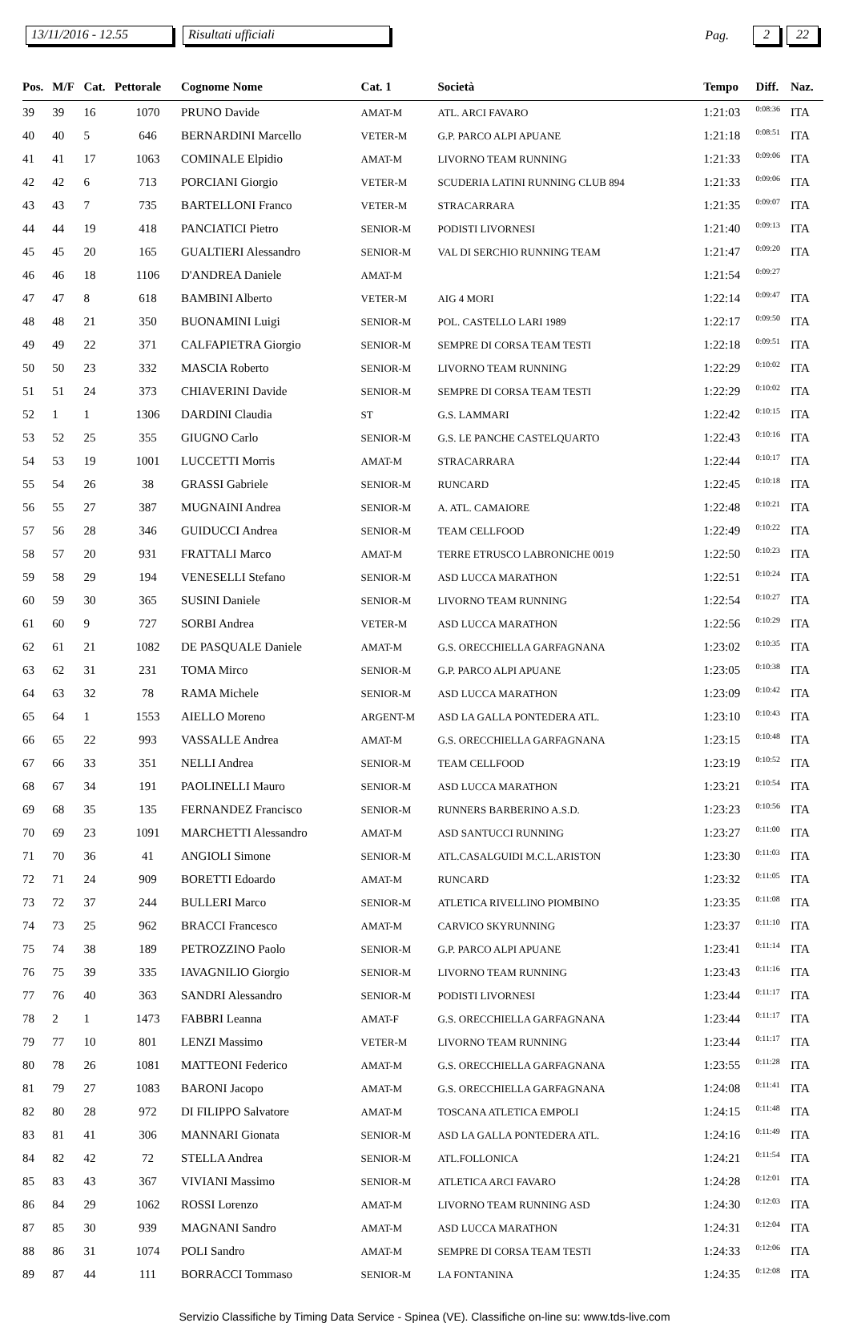13/11/2016 - 12.55 Risultati ufficiali Pag. 2 22
| Pos. | M/F | Cat. | Pettorale | Cognome Nome | Cat. 1 | Società | Tempo | Diff. | Naz. |
| --- | --- | --- | --- | --- | --- | --- | --- | --- | --- |
| 39 | 39 | 16 | 1070 | PRUNO Davide | AMAT-M | ATL. ARCI FAVARO | 1:21:03 | 0:08:36 | ITA |
| 40 | 40 | 5 | 646 | BERNARDINI Marcello | VETER-M | G.P. PARCO ALPI APUANE | 1:21:18 | 0:08:51 | ITA |
| 41 | 41 | 17 | 1063 | COMINALE Elpidio | AMAT-M | LIVORNO TEAM RUNNING | 1:21:33 | 0:09:06 | ITA |
| 42 | 42 | 6 | 713 | PORCIANI Giorgio | VETER-M | SCUDERIA LATINI RUNNING CLUB 894 | 1:21:33 | 0:09:06 | ITA |
| 43 | 43 | 7 | 735 | BARTELLONI Franco | VETER-M | STRACARRARA | 1:21:35 | 0:09:07 | ITA |
| 44 | 44 | 19 | 418 | PANCIATICI Pietro | SENIOR-M | PODISTI LIVORNESI | 1:21:40 | 0:09:13 | ITA |
| 45 | 45 | 20 | 165 | GUALTIERI Alessandro | SENIOR-M | VAL DI SERCHIO RUNNING TEAM | 1:21:47 | 0:09:20 | ITA |
| 46 | 46 | 18 | 1106 | D'ANDREA Daniele | AMAT-M | | 1:21:54 | 0:09:27 | |
| 47 | 47 | 8 | 618 | BAMBINI Alberto | VETER-M | AIG 4 MORI | 1:22:14 | 0:09:47 | ITA |
| 48 | 48 | 21 | 350 | BUONAMINI Luigi | SENIOR-M | POL. CASTELLO LARI 1989 | 1:22:17 | 0:09:50 | ITA |
| 49 | 49 | 22 | 371 | CALFAPIETRA Giorgio | SENIOR-M | SEMPRE DI CORSA TEAM TESTI | 1:22:18 | 0:09:51 | ITA |
| 50 | 50 | 23 | 332 | MASCIA Roberto | SENIOR-M | LIVORNO TEAM RUNNING | 1:22:29 | 0:10:02 | ITA |
| 51 | 51 | 24 | 373 | CHIAVERINI Davide | SENIOR-M | SEMPRE DI CORSA TEAM TESTI | 1:22:29 | 0:10:02 | ITA |
| 52 | 1 | 1 | 1306 | DARDINI Claudia | ST | G.S. LAMMARI | 1:22:42 | 0:10:15 | ITA |
| 53 | 52 | 25 | 355 | GIUGNO Carlo | SENIOR-M | G.S. LE PANCHE CASTELQUARTO | 1:22:43 | 0:10:16 | ITA |
| 54 | 53 | 19 | 1001 | LUCCETTI Morris | AMAT-M | STRACARRARA | 1:22:44 | 0:10:17 | ITA |
| 55 | 54 | 26 | 38 | GRASSI Gabriele | SENIOR-M | RUNCARD | 1:22:45 | 0:10:18 | ITA |
| 56 | 55 | 27 | 387 | MUGNAINI Andrea | SENIOR-M | A. ATL. CAMAIORE | 1:22:48 | 0:10:21 | ITA |
| 57 | 56 | 28 | 346 | GUIDUCCI Andrea | SENIOR-M | TEAM CELLFOOD | 1:22:49 | 0:10:22 | ITA |
| 58 | 57 | 20 | 931 | FRATTALI Marco | AMAT-M | TERRE ETRUSCO LABRONICHE 0019 | 1:22:50 | 0:10:23 | ITA |
| 59 | 58 | 29 | 194 | VENESELLI Stefano | SENIOR-M | ASD LUCCA MARATHON | 1:22:51 | 0:10:24 | ITA |
| 60 | 59 | 30 | 365 | SUSINI Daniele | SENIOR-M | LIVORNO TEAM RUNNING | 1:22:54 | 0:10:27 | ITA |
| 61 | 60 | 9 | 727 | SORBI Andrea | VETER-M | ASD LUCCA MARATHON | 1:22:56 | 0:10:29 | ITA |
| 62 | 61 | 21 | 1082 | DE PASQUALE Daniele | AMAT-M | G.S. ORECCHIELLA GARFAGNANA | 1:23:02 | 0:10:35 | ITA |
| 63 | 62 | 31 | 231 | TOMA Mirco | SENIOR-M | G.P. PARCO ALPI APUANE | 1:23:05 | 0:10:38 | ITA |
| 64 | 63 | 32 | 78 | RAMA Michele | SENIOR-M | ASD LUCCA MARATHON | 1:23:09 | 0:10:42 | ITA |
| 65 | 64 | 1 | 1553 | AIELLO Moreno | ARGENT-M | ASD LA GALLA PONTEDERA ATL. | 1:23:10 | 0:10:43 | ITA |
| 66 | 65 | 22 | 993 | VASSALLE Andrea | AMAT-M | G.S. ORECCHIELLA GARFAGNANA | 1:23:15 | 0:10:48 | ITA |
| 67 | 66 | 33 | 351 | NELLI Andrea | SENIOR-M | TEAM CELLFOOD | 1:23:19 | 0:10:52 | ITA |
| 68 | 67 | 34 | 191 | PAOLINELLI Mauro | SENIOR-M | ASD LUCCA MARATHON | 1:23:21 | 0:10:54 | ITA |
| 69 | 68 | 35 | 135 | FERNANDEZ Francisco | SENIOR-M | RUNNERS BARBERINO A.S.D. | 1:23:23 | 0:10:56 | ITA |
| 70 | 69 | 23 | 1091 | MARCHETTI Alessandro | AMAT-M | ASD SANTUCCI RUNNING | 1:23:27 | 0:11:00 | ITA |
| 71 | 70 | 36 | 41 | ANGIOLI Simone | SENIOR-M | ATL.CASALGUIDI M.C.L.ARISTON | 1:23:30 | 0:11:03 | ITA |
| 72 | 71 | 24 | 909 | BORETTI Edoardo | AMAT-M | RUNCARD | 1:23:32 | 0:11:05 | ITA |
| 73 | 72 | 37 | 244 | BULLERI Marco | SENIOR-M | ATLETICA RIVELLINO PIOMBINO | 1:23:35 | 0:11:08 | ITA |
| 74 | 73 | 25 | 962 | BRACCI Francesco | AMAT-M | CARVICO SKYRUNNING | 1:23:37 | 0:11:10 | ITA |
| 75 | 74 | 38 | 189 | PETROZZINO Paolo | SENIOR-M | G.P. PARCO ALPI APUANE | 1:23:41 | 0:11:14 | ITA |
| 76 | 75 | 39 | 335 | IAVAGNILIO Giorgio | SENIOR-M | LIVORNO TEAM RUNNING | 1:23:43 | 0:11:16 | ITA |
| 77 | 76 | 40 | 363 | SANDRI Alessandro | SENIOR-M | PODISTI LIVORNESI | 1:23:44 | 0:11:17 | ITA |
| 78 | 2 | 1 | 1473 | FABBRI Leanna | AMAT-F | G.S. ORECCHIELLA GARFAGNANA | 1:23:44 | 0:11:17 | ITA |
| 79 | 77 | 10 | 801 | LENZI Massimo | VETER-M | LIVORNO TEAM RUNNING | 1:23:44 | 0:11:17 | ITA |
| 80 | 78 | 26 | 1081 | MATTEONI Federico | AMAT-M | G.S. ORECCHIELLA GARFAGNANA | 1:23:55 | 0:11:28 | ITA |
| 81 | 79 | 27 | 1083 | BARONI Jacopo | AMAT-M | G.S. ORECCHIELLA GARFAGNANA | 1:24:08 | 0:11:41 | ITA |
| 82 | 80 | 28 | 972 | DI FILIPPO Salvatore | AMAT-M | TOSCANA ATLETICA EMPOLI | 1:24:15 | 0:11:48 | ITA |
| 83 | 81 | 41 | 306 | MANNARI Gionata | SENIOR-M | ASD LA GALLA PONTEDERA ATL. | 1:24:16 | 0:11:49 | ITA |
| 84 | 82 | 42 | 72 | STELLA Andrea | SENIOR-M | ATL.FOLLONICA | 1:24:21 | 0:11:54 | ITA |
| 85 | 83 | 43 | 367 | VIVIANI Massimo | SENIOR-M | ATLETICA ARCI FAVARO | 1:24:28 | 0:12:01 | ITA |
| 86 | 84 | 29 | 1062 | ROSSI Lorenzo | AMAT-M | LIVORNO TEAM RUNNING ASD | 1:24:30 | 0:12:03 | ITA |
| 87 | 85 | 30 | 939 | MAGNANI Sandro | AMAT-M | ASD LUCCA MARATHON | 1:24:31 | 0:12:04 | ITA |
| 88 | 86 | 31 | 1074 | POLI Sandro | AMAT-M | SEMPRE DI CORSA TEAM TESTI | 1:24:33 | 0:12:06 | ITA |
| 89 | 87 | 44 | 111 | BORRACCI Tommaso | SENIOR-M | LA FONTANINA | 1:24:35 | 0:12:08 | ITA |
Servizio Classifiche by Timing Data Service - Spinea (VE). Classifiche on-line su: www.tds-live.com